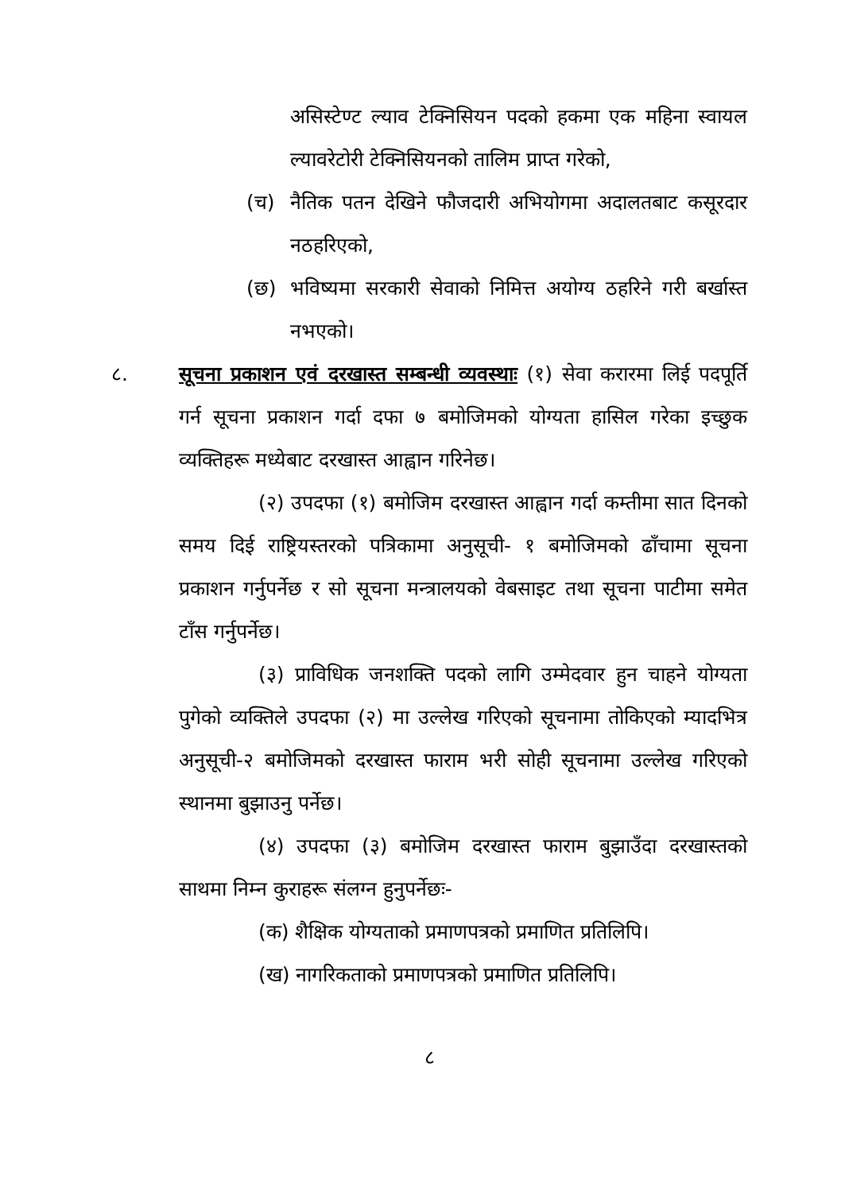असिस्टेण्ट ल्याव टेक्निसियन पदको हकमा एक महिना स्वायल ल्यावरेटोरी टेक्निसियनको तालिम प्राप्त गरेको,
(च) नैतिक पतन देखिने फौजदारी अभियोगमा अदालतबाट कसूरदार नठहरिएको,
(छ) भविष्यमा सरकारी सेवाको निमित्त अयोग्य ठहरिने गरी बर्खास्त नभएको।
८. सूचना प्रकाशन एवं दरखास्त सम्बन्धी व्यवस्थाः (१) सेवा करारमा लिई पदपूर्ति गर्न सूचना प्रकाशन गर्दा दफा ७ बमोजिमको योग्यता हासिल गरेका इच्छुक व्यक्तिहरू मध्येबाट दरखास्त आह्वान गरिनेछ।
(२) उपदफा (१) बमोजिम दरखास्त आह्वान गर्दा कम्तीमा सात दिनको समय दिई राष्ट्रियस्तरको पत्रिकामा अनुसूची- १ बमोजिमको ढाँचामा सूचना प्रकाशन गर्नुपर्नेछ र सो सूचना मन्त्रालयको वेबसाइट तथा सूचना पाटीमा समेत टाँस गर्नुपर्नेछ।
(३) प्राविधिक जनशक्ति पदको लागि उम्मेदवार हुन चाहने योग्यता पुगेको व्यक्तिले उपदफा (२) मा उल्लेख गरिएको सूचनामा तोकिएको म्यादभित्र अनुसूची-२ बमोजिमको दरखास्त फाराम भरी सोही सूचनामा उल्लेख गरिएको स्थानमा बुझाउनु पर्नेछ।
(४) उपदफा (३) बमोजिम दरखास्त फाराम बुझाउँदा दरखास्तको साथमा निम्न कुराहरू संलग्न हुनुपर्नेछः-
(क) शैक्षिक योग्यताको प्रमाणपत्रको प्रमाणित प्रतिलिपि।
(ख) नागरिकताको प्रमाणपत्रको प्रमाणित प्रतिलिपि।
८